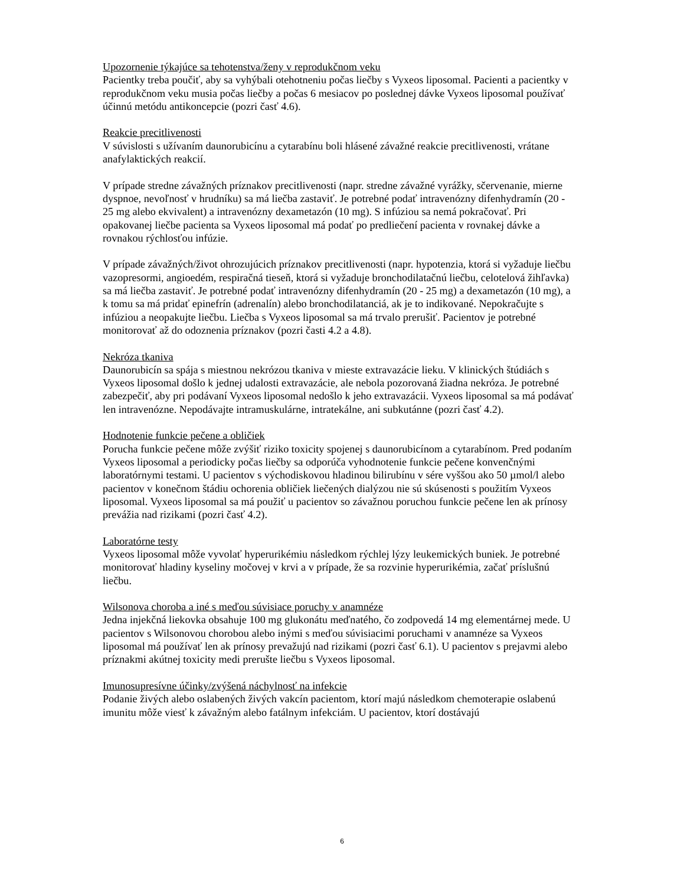Upozornenie týkajúce sa tehotenstva/ženy v reprodukčnom veku
Pacientky treba poučiť, aby sa vyhýbali otehotneniu počas liečby s Vyxeos liposomal. Pacienti a pacientky v reprodukčnom veku musia počas liečby a počas 6 mesiacov po poslednej dávke Vyxeos liposomal používať účinnú metódu antikoncepcie (pozri časť 4.6).
Reakcie precitlivenosti
V súvislosti s užívaním daunorubicínu a cytarabínu boli hlásené závažné reakcie precitlivenosti, vrátane anafylaktických reakcií.
V prípade stredne závažných príznakov precitlivenosti (napr. stredne závažné vyrážky, sčervenanie, mierne dyspnoe, nevoľnosť v hrudníku) sa má liečba zastaviť. Je potrebné podať intravenózny difenhydramín (20 - 25 mg alebo ekvivalent) a intravenózny dexametazón (10 mg). S infúziou sa nemá pokračovať. Pri opakovanej liečbe pacienta sa Vyxeos liposomal má podať po predliečení pacienta v rovnakej dávke a rovnakou rýchlosťou infúzie.
V prípade závažných/život ohrozujúcich príznakov precitlivenosti (napr. hypotenzia, ktorá si vyžaduje liečbu vazopresormi, angioedém, respiračná tieseň, ktorá si vyžaduje bronchodilatačnú liečbu, celotelová žihľavka) sa má liečba zastaviť. Je potrebné podať intravenózny difenhydramín (20 - 25 mg) a dexametazón (10 mg), a k tomu sa má pridať epinefrín (adrenalín) alebo bronchodilatanciá, ak je to indikované. Nepokračujte s infúziou a neopakujte liečbu. Liečba s Vyxeos liposomal sa má trvalo prerušiť. Pacientov je potrebné monitorovať až do odoznenia príznakov (pozri časti 4.2 a 4.8).
Nekróza tkaniva
Daunorubicín sa spája s miestnou nekrózou tkaniva v mieste extravazácie lieku. V klinických štúdiách s Vyxeos liposomal došlo k jednej udalosti extravazácie, ale nebola pozorovaná žiadna nekróza. Je potrebné zabezpečiť, aby pri podávaní Vyxeos liposomal nedošlo k jeho extravazácii. Vyxeos liposomal sa má podávať len intravenózne. Nepodávajte intramuskulárne, intratekálne, ani subkutánne (pozri časť 4.2).
Hodnotenie funkcie pečene a obličiek
Porucha funkcie pečene môže zvýšiť riziko toxicity spojenej s daunorubicínom a cytarabínom. Pred podaním Vyxeos liposomal a periodicky počas liečby sa odporúča vyhodnotenie funkcie pečene konvenčnými laboratórnymi testami. U pacientov s východiskovou hladinou bilirubínu v sére vyššou ako 50 µmol/l alebo pacientov v konečnom štádiu ochorenia obličiek liečených dialýzou nie sú skúsenosti s použitím Vyxeos liposomal. Vyxeos liposomal sa má použiť u pacientov so závažnou poruchou funkcie pečene len ak prínosy prevážia nad rizikami (pozri časť 4.2).
Laboratórne testy
Vyxeos liposomal môže vyvolať hyperurikémiu následkom rýchlej lýzy leukemických buniek. Je potrebné monitorovať hladiny kyseliny močovej v krvi a v prípade, že sa rozvinie hyperurikémia, začať príslušnú liečbu.
Wilsonova choroba a iné s meďou súvisiace poruchy v anamnéze
Jedna injekčná liekovka obsahuje 100 mg glukonátu meďnatého, čo zodpovedá 14 mg elementárnej mede. U pacientov s Wilsonovou chorobou alebo inými s meďou súvisiacimi poruchami v anamnéze sa Vyxeos liposomal má používať len ak prínosy prevažujú nad rizikami (pozri časť 6.1). U pacientov s prejavmi alebo príznakmi akútnej toxicity medi prerušte liečbu s Vyxeos liposomal.
Imunosupresívne účinky/zvýšená náchylnosť na infekcie
Podanie živých alebo oslabených živých vakcín pacientom, ktorí majú následkom chemoterapie oslabenú imunitu môže viesť k závažným alebo fatálnym infekciám. U pacientov, ktorí dostávajú
6